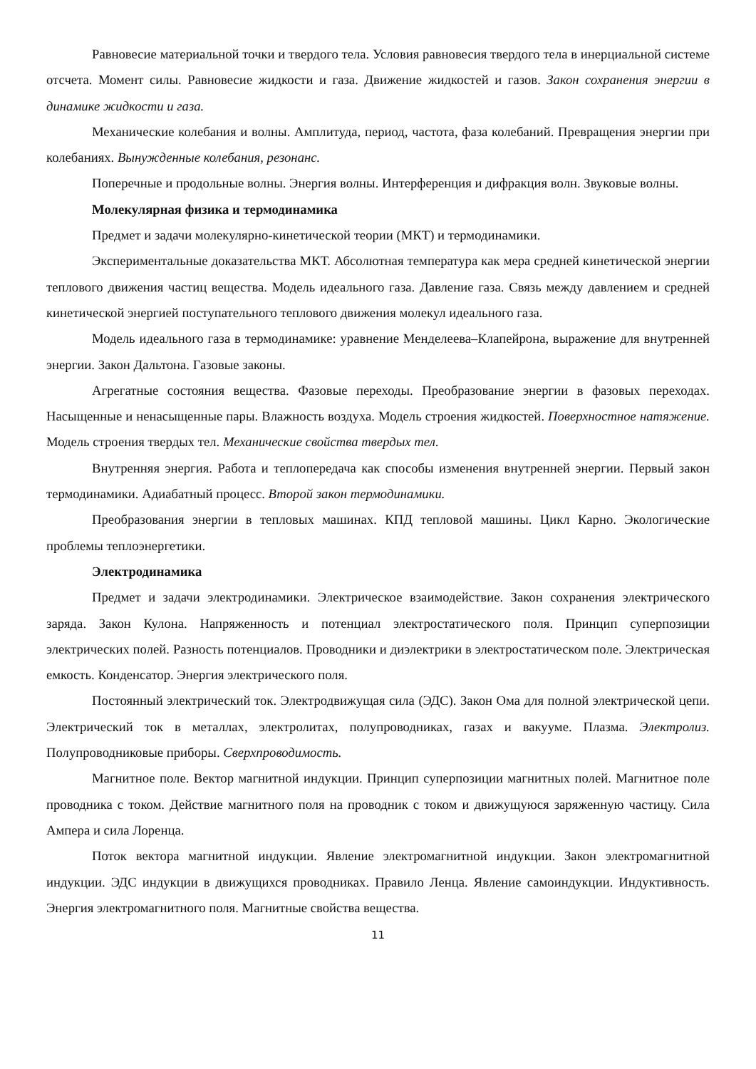Равновесие материальной точки и твердого тела. Условия равновесия твердого тела в инерциальной системе отсчета. Момент силы. Равновесие жидкости и газа. Движение жидкостей и газов. Закон сохранения энергии в динамике жидкости и газа.
Механические колебания и волны. Амплитуда, период, частота, фаза колебаний. Превращения энергии при колебаниях. Вынужденные колебания, резонанс.
Поперечные и продольные волны. Энергия волны. Интерференция и дифракция волн. Звуковые волны.
Молекулярная физика и термодинамика
Предмет и задачи молекулярно-кинетической теории (МКТ) и термодинамики.
Экспериментальные доказательства МКТ. Абсолютная температура как мера средней кинетической энергии теплового движения частиц вещества. Модель идеального газа. Давление газа. Связь между давлением и средней кинетической энергией поступательного теплового движения молекул идеального газа.
Модель идеального газа в термодинамике: уравнение Менделеева–Клапейрона, выражение для внутренней энергии. Закон Дальтона. Газовые законы.
Агрегатные состояния вещества. Фазовые переходы. Преобразование энергии в фазовых переходах. Насыщенные и ненасыщенные пары. Влажность воздуха. Модель строения жидкостей. Поверхностное натяжение. Модель строения твердых тел. Механические свойства твердых тел.
Внутренняя энергия. Работа и теплопередача как способы изменения внутренней энергии. Первый закон термодинамики. Адиабатный процесс. Второй закон термодинамики.
Преобразования энергии в тепловых машинах. КПД тепловой машины. Цикл Карно. Экологические проблемы теплоэнергетики.
Электродинамика
Предмет и задачи электродинамики. Электрическое взаимодействие. Закон сохранения электрического заряда. Закон Кулона. Напряженность и потенциал электростатического поля. Принцип суперпозиции электрических полей. Разность потенциалов. Проводники и диэлектрики в электростатическом поле. Электрическая емкость. Конденсатор. Энергия электрического поля.
Постоянный электрический ток. Электродвижущая сила (ЭДС). Закон Ома для полной электрической цепи. Электрический ток в металлах, электролитах, полупроводниках, газах и вакууме. Плазма. Электролиз. Полупроводниковые приборы. Сверхпроводимость.
Магнитное поле. Вектор магнитной индукции. Принцип суперпозиции магнитных полей. Магнитное поле проводника с током. Действие магнитного поля на проводник с током и движущуюся заряженную частицу. Сила Ампера и сила Лоренца.
Поток вектора магнитной индукции. Явление электромагнитной индукции. Закон электромагнитной индукции. ЭДС индукции в движущихся проводниках. Правило Ленца. Явление самоиндукции. Индуктивность. Энергия электромагнитного поля. Магнитные свойства вещества.
11